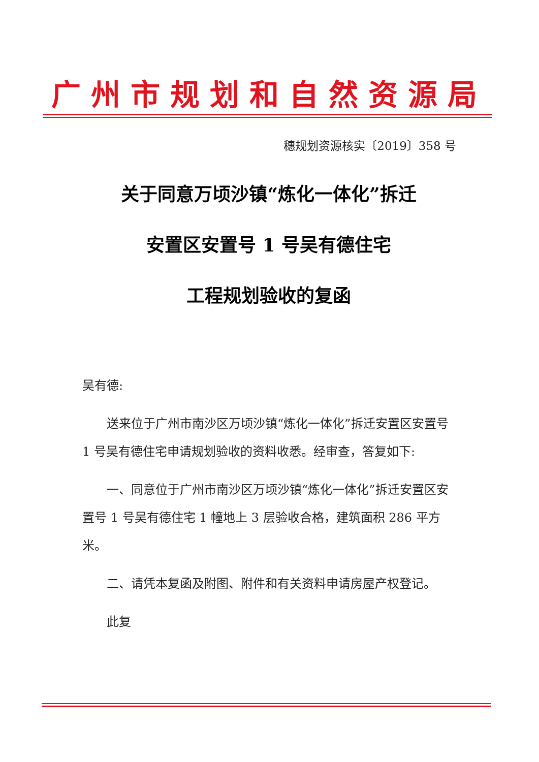广州市规划和自然资源局
穗规划资源核实〔2019〕358 号
关于同意万顷沙镇“炼化一体化”拆迁
安置区安置号 1 号吴有德住宅
工程规划验收的复函
吴有德:
送来位于广州市南沙区万顷沙镇“炼化一体化”拆迁安置区安置号 1 号吴有德住宅申请规划验收的资料收悉。经审查，答复如下:
一、同意位于广州市南沙区万顷沙镇“炼化一体化”拆迁安置区安置号 1 号吴有德住宅 1 幢地上 3 层验收合格，建筑面积 286 平方米。
二、请凭本复函及附图、附件和有关资料申请房屋产权登记。
此复